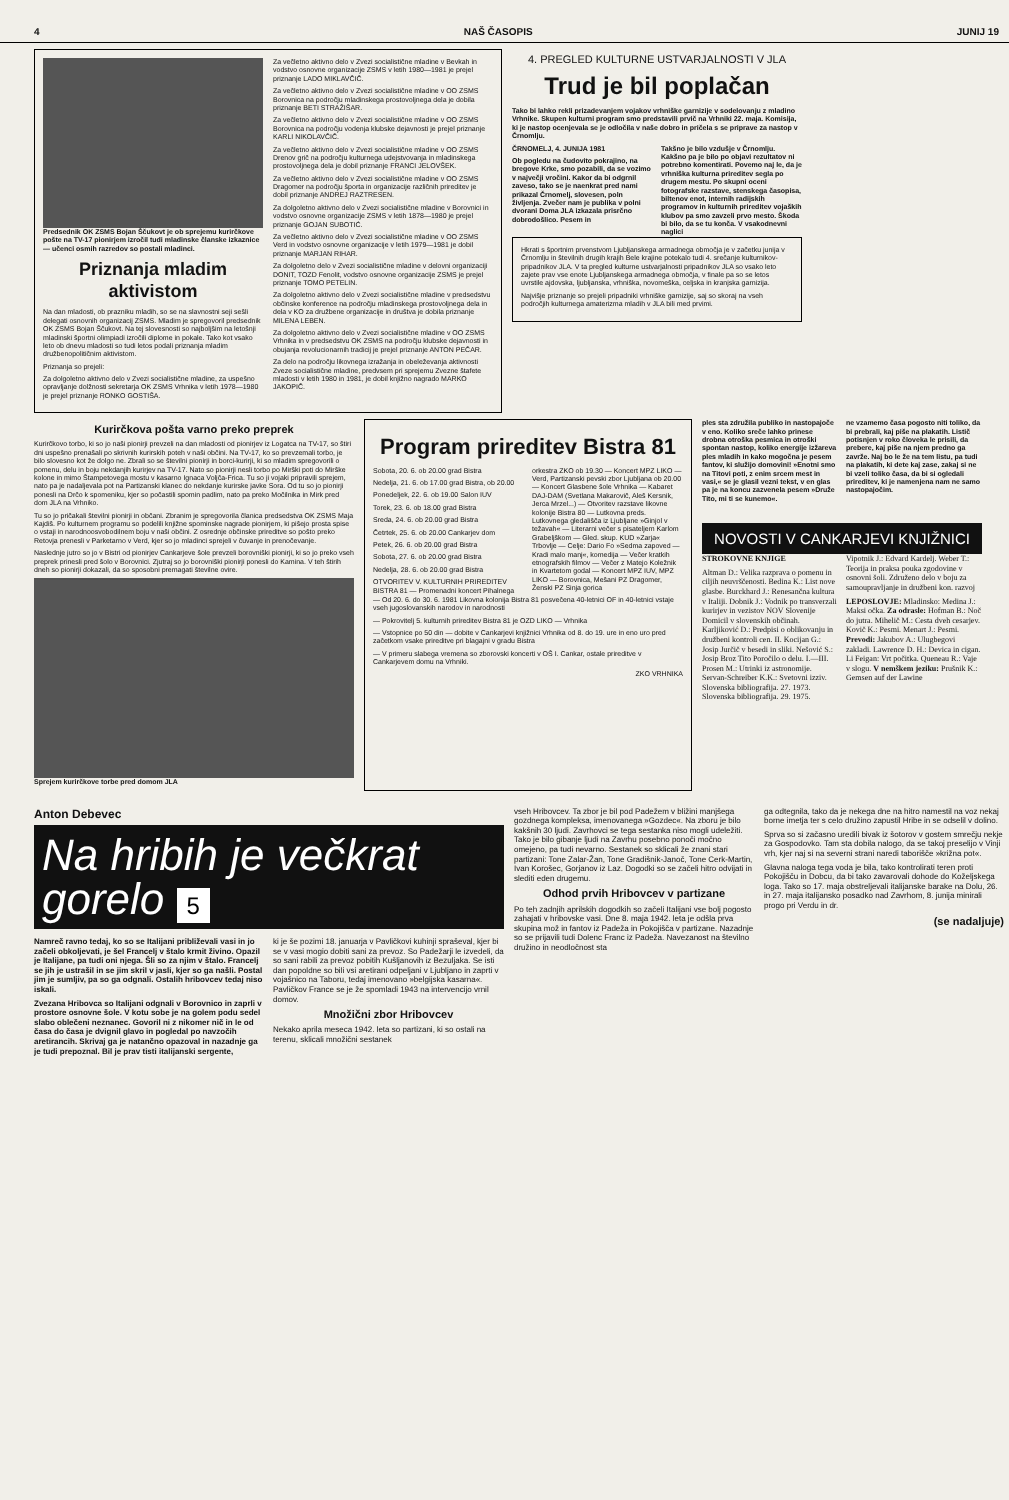4 NAŠ ČASOPIS JUNIJ 19
Predsednik OK ZSMS Bojan Ščukovt je ob sprejemu kurirčkove pošte na TV-17 pionirjem izročil tudi mladinske članske izkaznice — učenci osmih razredov so postali mladinci.
Priznanja mladim aktivistom
Na dan mladosti, ob prazniku mladih, so se na slavnostni seji sešli delegati osnovnih organizacij ZSMS. Mladim je spregovoril predsednik OK ZSMS Bojan Ščukovt. Na tej slovesnosti so najboljšim na letošnji mladinski športni olimpiadi izročili diplome in pokale. Tako kot vsako leto ob dnevu mladosti so tudi letos podali priznanja mladim družbenopolitičnim aktivistom.
Priznanja so prejeli:
Za dolgoletno aktivno delo v Zvezi socialistične mladine, za uspešno opravljanje dolžnosti sekretarja OK ZSMS Vrhnika v letih 1978—1980 je prejel priznanje RONKO GOSTIŠA.
Za večletno aktivno delo v Zvezi socialistične mladine v Bevkah in vodstvo osnovne organizacije ZSMS v letih 1980—1981 je prejel priznanje LADO MIKLAVČIČ.
Za večletno aktivno delo v Zvezi socialistične mladine v OO ZSMS Borovnica na področju mladinskega prostovoljnega dela je dobila priznanje BETI STRAŽIŠAR.
Za večletno aktivno delo v Zvezi socialistične mladine v OO ZSMS Borovnica na področju vodenja klubske dejavnosti je prejel priznanje KARLI NIKOLAVČIČ.
Za večletno aktivno delo v Zvezi socialistične mladine v OO ZSMS Drenov grič na področju kulturnega udejstvovanja in mladinskega prostovoljnega dela je dobil priznanje FRANCI JELOVŠEK.
Za večletno aktivno delo v Zvezi socialistične mladine v OO ZSMS Dragomer na področju športa in organizacije različnih prireditev je dobil priznanje ANDREJ RAZTRESEN.
Za dolgoletno aktivno delo v Zvezi socialistične mladine v Borovnici in vodstvo osnovne organizacije ZSMS v letih 1878—1980 je prejel priznanje GOJAN SUBOTIĆ.
Za večletno aktivno delo v Zvezi socialistične mladine v OO ZSMS Verd in vodstvo osnovne organizacije v letih 1979—1981 je dobil priznanje MARJAN RIHAR.
Za dolgoletno delo v Zvezi socialistične mladine v delovni organizaciji DONIT, TOZD Fenolit, vodstvo osnovne organizacije ZSMS je prejel priznanje TOMO PETELIN.
Za dolgoletno aktivno delo v Zvezi socialistične mladine v predsedstvu občinske konference na področju mladinskega prostovoljnega dela in dela v KO za družbene organizacije in društva je dobila priznanje MILENA LEBEN.
Za dolgoletno aktivno delo v Zvezi socialistične mladine v OO ZSMS Vrhnika in v predsedstvu OK ZSMS na področju klubske dejavnosti in obujanja revolucionarnih tradicij je prejel priznanje ANTON PEČAR.
Za delo na področju likovnega izražanja in obeleževanja aktivnosti Zveze socialistične mladine, predvsem pri sprejemu Zvezne štafete mladosti v letih 1980 in 1981, je dobil knjižno nagrado MARKO JAKOPIČ.
4. PREGLED KULTURNE USTVARJALNOSTI V JLA
Trud je bil poplačan
Tako bi lahko rekli prizadevanjem vojakov vrhniške garnizije v sodelovanju z mladino Vrhnike. Skupen kulturni program smo predstavili prvič na Vrhniki 22. maja. Komisija, ki je nastop ocenjevala se je odločila v naše dobro in pričela s se priprave za nastop v Črnomlju.
ČRNOMELJ, 4. JUNIJA 1981
Ob pogledu na čudovito pokrajino, na bregove Krke, smo pozabili, da se vozimo v največji vročini. Kakor da bi odgrnil zaveso, tako se je naenkrat pred nami prikazal Črnomelj, slovesen, poln življenja. Zvečer nam je publika v polni dvorani Doma JLA izkazala prisrčno dobrodošlico. Pesem in
Takšno je bilo vzdušje v Črnomlju. Kakšno pa je bilo po objavi rezultatov ni potrebno komentirati. Povemo naj le, da je vrhniška kulturna prireditev segla po drugem mestu. Po skupni oceni fotografske razstave, stenskega časopisa, biltenov enot, internih radijskih programov in kulturnih prireditev vojaških klubov pa smo zavzeli prvo mesto. Škoda bi bilo, da se tu konča. V vsakodnevni naglici
Hkrati s športnim prvenstvom Ljubljanskega armadnega območja je v začetku junija v Črnomlju in številnih drugih krajih Bele krajine potekalo tudi 4. srečanje kulturnikov-pripadnikov JLA. V ta pregled kulturne ustvarjalnosti pripadnikov JLA so vsako leto zajete prav vse enote Ljubljanskega armadnega območja, v finale pa so se letos uvrstile ajdovska, ljubljanska, vrhniška, novomeška, celjska in kranjska garnizija.
Najvišje priznanje so prejeli pripadniki vrhniške garnizije, saj so skoraj na vseh področjih kulturnega amaterizma mladih v JLA bili med prvimi.
Kurirčkova pošta varno preko preprek
Kurirčkovo torbo, ki so jo naši pionirji prevzeli na dan mladosti od pionirjev iz Logatca na TV-17, so štiri dni uspešno prenašali po skrivnih kurirskih poteh v naši občini. Na TV-17, ko so prevzemali torbo, je bilo slovesno kot že dolgo ne. Zbrali so se številni pionirji in borci-kurirji, ki so mladim spregovorili o pomenu, delu in boju nekdanjih kurirjev na TV-17. Nato so pionirji nesli torbo po Mirški poti do Mirške kolone in mimo Štampetovega mostu v kasarno Ignaca Voljča-Frica. Tu so ji vojaki pripravili sprejem, nato pa je nadaljevala pot na Partizanski klanec do nekdanje kurirske javke Sora. Od tu so jo pionirji ponesli na Drčo k spomeniku, kjer so počastili spomin padlim, nato pa preko Močilnika in Mirk pred dom JLA na Vrhniko.
Tu so jo pričakali številni pionirji in občani. Zbranim je spregovorila članica predsedstva OK ZSMS Maja Kajdiš. Po kulturnem programu so podelili knjižne spominske nagrade pionirjem, ki pišejo prosta spise o vstaji in narodnoosvobodilnem boju v naši občini. Z osrednje občinske prireditve so pošto preko Retovja prenesli v Parketarno v Verd, kjer so jo mladinci sprejeli v čuvanje in prenočevanje.
Naslednje jutro so jo v Bistri od pionirjev Cankarjeve šole prevzeli borovniški pionirji, ki so jo preko vseh preprek prinesli pred šolo v Borovnici. Zjutraj so jo borovniški pionirji ponesli do Kamina. V teh štirih dneh so pionirji dokazali, da so sposobni premagati številne ovire.
Sprejem kurirčkove torbe pred domom JLA
Program prireditev Bistra 81
Sobota, 20. 6. ob 20.00 grad Bistra
Nedelja, 21. 6. ob 17.00 grad Bistra, ob 20.00
Ponedeljek, 22. 6. ob 19.00 Salon IUV
Torek, 23. 6. ob 18.00 grad Bistra
Sreda, 24. 6. ob 20.00 grad Bistra
Četrtek, 25. 6. ob 20.00 Cankarjev dom
Petek, 26. 6. ob 20.00 grad Bistra
Sobota, 27. 6. ob 20.00 grad Bistra
Nedelja, 28. 6. ob 20.00 grad Bistra
OTVORITEV V. KULTURNIH PRIREDITEV BISTRA 81 — Promenadni koncert Pihalnega orkestra ZKO ob 19.30 — Koncert MPZ LIKO — Verd, Partizanski pevski zbor Ljubljana ob 20.00 — Koncert Glasbene šole Vrhnika — Kabaret DAJ-DAM (Svetlana Makarovič, Aleš Kersnik, Jerca Mrzel...) — Otvoritev razstave likovne kolonije Bistra 80 — Lutkovna preds. Lutkovnega gledališča iz Ljubljane »Ginjol v težavah« — Literarni večer s pisateljem Karlom Grabeljškom — Gled. skup. KUD »Zarja« Trbovlje — Celje: Dario Fo »Sedma zapoved — Kradi malo manj«, komedija — Večer kratkih etnografskih filmov — Večer z Matejo Koležnik in Kvartetom godal — Koncert MPZ IUV, MPZ LIKO — Borovnica, Mešani PZ Dragomer, Ženski PZ Sinja gorica
— Od 20. 6. do 30. 6. 1981 Likovna kolonija Bistra 81 posvečena 40-letnici OF in 40-letnici vstaje vseh jugoslovanskih narodov in narodnosti
— Pokrovitelj 5. kulturnih prireditev Bistra 81 je OZD LIKO — Vrhnika
— Vstopnice po 50 din — dobite v Cankarjevi knjižnici Vrhnika od 8. do 19. ure in eno uro pred začetkom vsake prireditve pri blagajni v gradu Bistra
— V primeru slabega vremena so zborovski koncerti v OŠ I. Cankar, ostale prireditve v Cankarjevem domu na Vrhniki.
ZKO VRHNIKA
ples sta združila publiko in nastopajoče v eno. Koliko sreče lahko prinese drobna otroška pesmica in otroški spontan nastop, koliko energije izžareva ples mladih in kako mogočna je pesem fantov, ki služijo domovini! »Enotni smo na Titovi poti, z enim srcem mest in vasi,« se je glasil vezni tekst, v en glas pa je na koncu zazvenela pesem »Druže Tito, mi ti se kunemo«.
ne vzamemo časa pogosto niti toliko, da bi prebrali, kaj piše na plakatih. Listič potisnjen v roko človeka le prisili, da prebere, kaj piše na njem predno ga zavrže. Naj bo le že na tem listu, pa tudi na plakatih, ki dete kaj zase, zakaj si ne bi vzeli toliko časa, da bi si ogledali prireditev, ki je namenjena nam ne samo nastopajočim.
NOVOSTI V CANKARJEVI KNJIŽNICI
STROKOVNE KNJIGE
Altman D.: Velika razprava o pomenu in ciljih neuvrščenosti. Bedina K.: List nove glasbe. Burckhard J.: Renesančna kultura v Italiji. Dobnik J.: Vodnik po transverzali kurirjev in vezistov NOV Slovenije Domicil v slovenskih občinah. Karljiković D.: Predpisi o oblikovanju in družbeni kontroli cen. II. Kocijan G.: Josip Jurčič v besedi in sliki. Nešović S.: Josip Broz Tito Poročilo o delu. I.—III. Prosen M.: Utrinki iz astronomije. Servan-Schreiber K.K.: Svetovni izziv. Slovenska bibliografija. 27. 1973. Slovenska bibliografija. 29. 1975.
Vipotnik J.: Edvard Kardelj. Weber T.: Teorija in praksa pouka zgodovine v osnovni šoli. Združeno delo v boju za samoupravljanje in družbeni kon. razvoj
LEPOSLOVJE: Mladinsko: Medina J.: Maksi očka. Za odrasle: Hofman B.: Noč do jutra. Mihelič M.: Cesta dveh cesarjev. Kovič K.: Pesmi. Menart J.: Pesmi. Prevodi: Jakubov A.: Ulugbegovi zakladi. Lawrence D. H.: Devica in cigan. Li Feigan: Vrt počitka. Queneau R.: Vaje v slogu. V nemškem jeziku: Prušnik K.: Gemsen auf der Lawine
Anton Debevec
Na hribih je večkrat gorelo 5
Namreč ravno tedaj, ko so se Italijani približevali vasi in jo začeli obkoljevati, je šel Francelj v štalo krmit živino. Opazil je Italijane, pa tudi oni njega. Šli so za njim v štalo. Francelj se jih je ustrašil in se jim skril v jasli, kjer so ga našli. Postal jim je sumljiv, pa so ga odgnali. Ostalih hribovcev tedaj niso iskali.
Zvezana Hribovca so Italijani odgnali v Borovnico in zaprli v prostore osnovne šole. V kotu sobe je na golem podu sedel slabo oblečeni neznanec. Govoril ni z nikomer nič in le od časa do časa je dvignil glavo in pogledal po navzočih aretirancih. Skrivaj ga je natančno opazoval in nazadnje ga je tudi prepoznal. Bil je prav tisti italijanski sergente,
ki je še pozimi 18. januarja v Pavličkovi kuhinji spraševal, kjer bi se v vasi mogio dobiti sani za prevoz. So Padežarji le izvedeli, da so sani rabili za prevoz pobitih Kušljanovih iz Bezuljaka. Se isti dan popoldne so bili vsi aretirani odpeljani v Ljubljano in zaprti v vojašnico na Taboru, tedaj imenovano »belgijska kasarna«. Pavličkov France se je že spomladi 1943 na intervencijo vrnil domov.
Množični zbor Hribovcev
Nekako aprila meseca 1942. leta so partizani, ki so ostali na terenu, sklicali množični sestanek
vseh Hribovcev. Ta zbor je bil pod Padežem v bližini manjšega gozdnega kompleksa, imenovanega »Gozdec«. Na zboru je bilo kakšnih 30 ljudi. Zavrhovci se tega sestanka niso mogli udeležiti. Tako je bilo gibanje ljudi na Zavrhu posebno ponoči močno omejeno, pa tudi nevarno. Sestanek so sklicali že znani stari partizani: Tone Zalar-Žan, Tone Gradišnik-Janoč, Tone Cerk-Martin, Ivan Korošec, Gorjanov iz Laz. Dogodki so se začeli hitro odvijati in slediti eden drugemu.
Odhod prvih Hribovcev v partizane
Po teh zadnjih aprilskih dogodkih so začeli Italijani vse bolj pogosto zahajati v hribovske vasi. Dne 8. maja 1942. leta je odšla prva skupina mož in fantov iz Padeža in Pokojišča v partizane. Nazadnje so se prijavili tudi Dolenc Franc iz Padeža. Navezanost na številno družino in neodločnost sta
ga odtegnila, tako da je nekega dne na hitro namestil na voz nekaj borne imetja ter s celo družino zapustil Hribe in se odselil v dolino.
Sprva so si začasno uredili bivak iz šotorov v gostem smrečju nekje za Gospodovko. Tam sta dobila nalogo, da se takoj preselijo v Vinji vrh, kjer naj si na severni strani naredi taborišče »križna pot«.
Glavna naloga tega voda je bila, tako kontrolirati teren proti Pokojišču in Dobcu, da bi tako zavarovali dohode do Koželjskega loga. Tako so 17. maja obstreljevali italijanske barake na Dolu, 26. in 27. maja italijansko posadko nad Zavrhom, 8. junija minirali progo pri Verdu in dr.
(se nadaljuje)